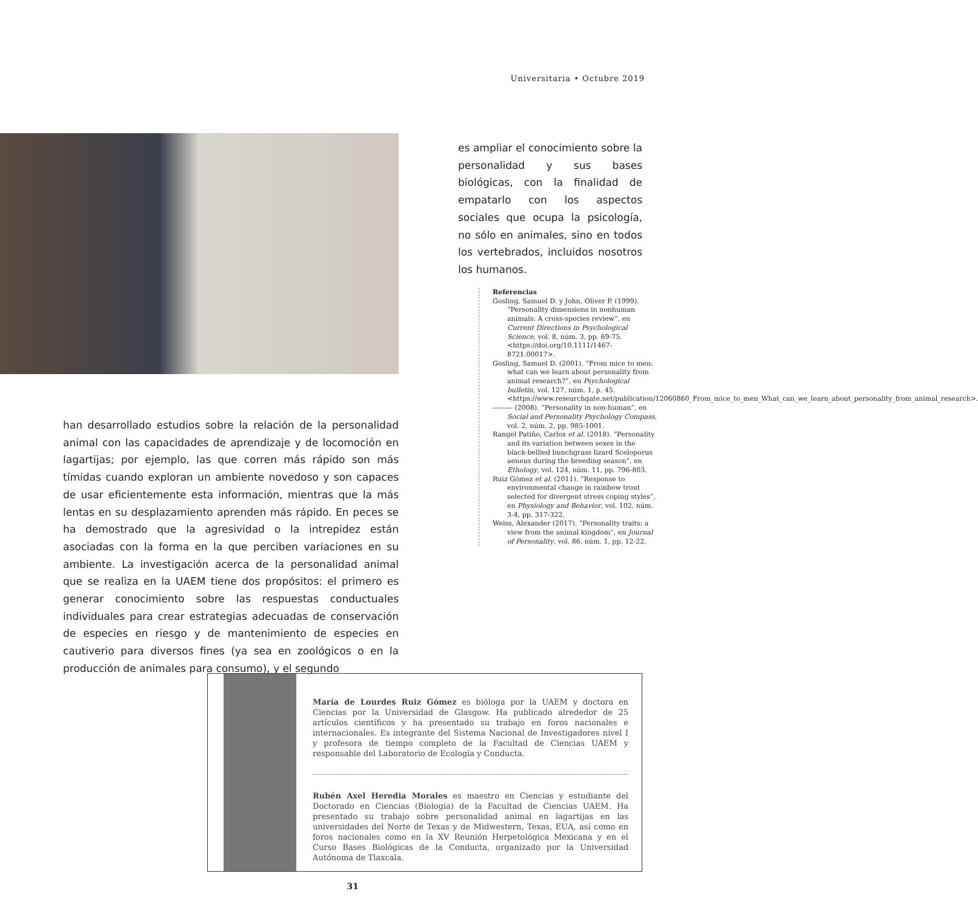Universitaria • Octubre 2019
es ampliar el conocimiento sobre la personalidad y sus bases biológicas, con la finalidad de empatarlo con los aspectos sociales que ocupa la psicología, no sólo en animales, sino en todos los vertebrados, incluidos nosotros los humanos.
Referencias
Gosling, Samuel D. y John, Oliver P. (1999). “Personality dimensions in nonhuman animals: A cross-species review”, en Current Directions in Psychological Science, vol. 8, núm. 3, pp. 69-75. <https://doi.org/10.1111/1467-8721.00017>.
Gosling, Samuel D. (2001). “From mice to men: what can we learn about personality from animal research?”, en Psychological bulletin, vol. 127, núm. 1, p. 45. <https://www.researchgate.net/publication/12060860_From_mice_to_men_What_can_we_learn_about_personality_from_animal_research>.
——— (2008). “Personality in non-human”, en Social and Personality Psychology Compass, vol. 2, núm. 2, pp. 985-1001.
Rangel Patiño, Carlos et al. (2018). “Personality and its variation between sexes in the black-bellied bunchgrass lizard Sceloporus aeneus during the breeding season”, en Ethology, vol. 124, núm. 11, pp. 796-803.
Ruiz Gómez et al. (2011). “Response to environmental change in rainbow trout selected for divergent stress coping styles”, en Physiology and Behavior, vol. 102, núm. 3-4, pp. 317-322.
Weiss, Alexander (2017). “Personality traits: a view from the animal kingdom”, en Journal of Personality, vol. 86, núm. 1, pp. 12-22.
han desarrollado estudios sobre la relación de la personalidad animal con las capacidades de aprendizaje y de locomoción en lagartijas; por ejemplo, las que corren más rápido son más tímidas cuando exploran un ambiente novedoso y son capaces de usar eficientemente esta información, mientras que la más lentas en su desplazamiento aprenden más rápido. En peces se ha demostrado que la agresividad o la intrepidez están asociadas con la forma en la que perciben variaciones en su ambiente. La investigación acerca de la personalidad animal que se realiza en la UAEM tiene dos propósitos: el primero es generar conocimiento sobre las respuestas conductuales individuales para crear estrategias adecuadas de conservación de especies en riesgo y de mantenimiento de especies en cautiverio para diversos fines (ya sea en zoológicos o en la producción de animales para consumo), y el segundo
María de Lourdes Ruiz Gómez es bióloga por la UAEM y doctora en Ciencias por la Universidad de Glasgow. Ha publicado alrededor de 25 artículos científicos y ha presentado su trabajo en foros nacionales e internacionales. Es integrante del Sistema Nacional de Investigadores nivel I y profesora de tiempo completo de la Facultad de Ciencias UAEM y responsable del Laboratorio de Ecología y Conducta.
Rubén Axel Heredia Morales es maestro en Ciencias y estudiante del Doctorado en Ciencias (Biología) de la Facultad de Ciencias UAEM. Ha presentado su trabajo sobre personalidad animal en lagartijas en las universidades del Norte de Texas y de Midwestern, Texas, EUA, así como en foros nacionales como en la XV Reunión Herpetológica Mexicana y en el Curso Bases Biológicas de la Conducta, organizado por la Universidad Autónoma de Tlaxcala.
31